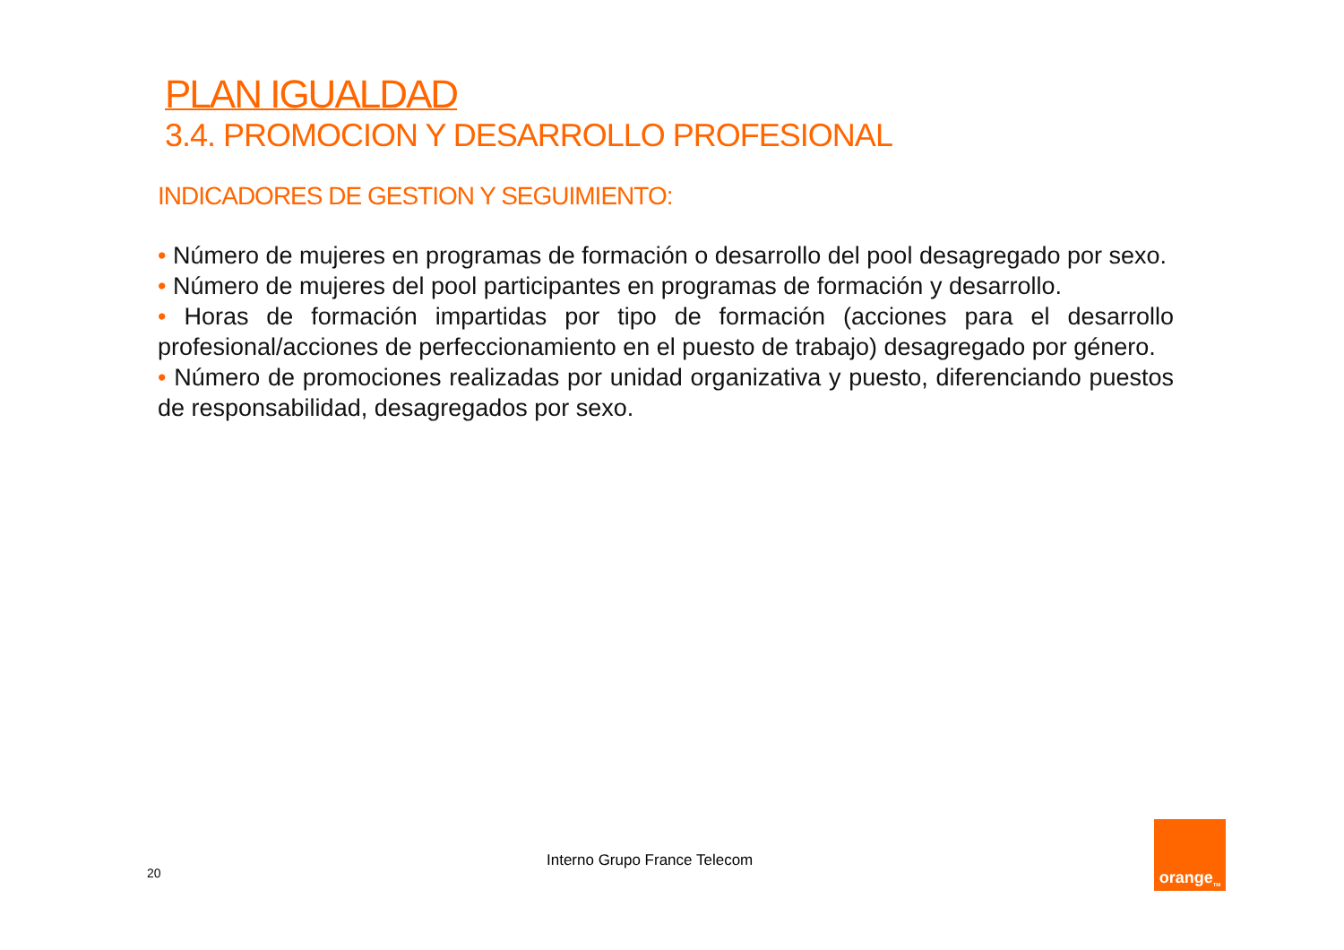PLAN IGUALDAD
3.4. PROMOCION Y DESARROLLO PROFESIONAL
INDICADORES DE GESTION Y SEGUIMIENTO:
• Número de mujeres en programas de formación o desarrollo del pool desagregado por sexo.
• Número de mujeres del pool participantes en programas de formación y desarrollo.
• Horas de formación impartidas por tipo de formación (acciones para el desarrollo profesional/acciones de perfeccionamiento en el puesto de trabajo) desagregado por género.
• Número de promociones realizadas por unidad organizativa y puesto, diferenciando puestos de responsabilidad, desagregados por sexo.
20
Interno Grupo France Telecom
orange<sup>TM</sup>